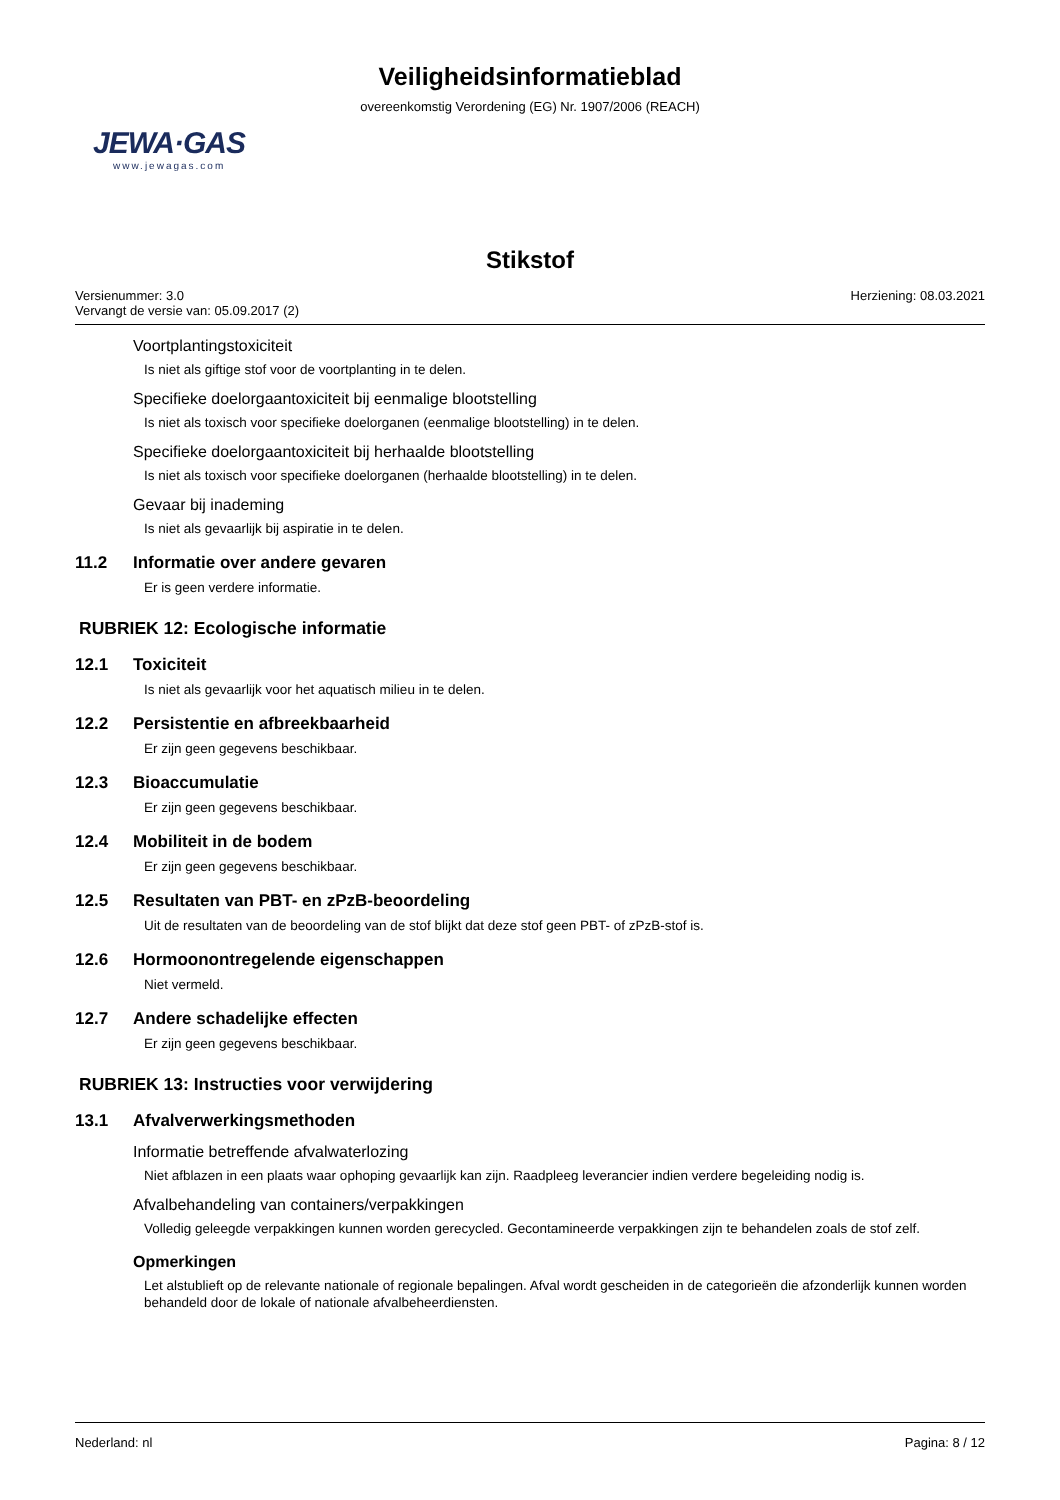Veiligheidsinformatieblad
overeenkomstig Verordening (EG) Nr. 1907/2006 (REACH)
JEWA·GAS
www.jewagas.com
Stikstof
Versienummer: 3.0
Vervangt de versie van: 05.09.2017 (2)
Herziening: 08.03.2021
Voortplantingstoxiciteit
Is niet als giftige stof voor de voortplanting in te delen.
Specifieke doelorgaantoxiciteit bij eenmalige blootstelling
Is niet als toxisch voor specifieke doelorganen (eenmalige blootstelling) in te delen.
Specifieke doelorgaantoxiciteit bij herhaalde blootstelling
Is niet als toxisch voor specifieke doelorganen (herhaalde blootstelling) in te delen.
Gevaar bij inademing
Is niet als gevaarlijk bij aspiratie in te delen.
11.2 Informatie over andere gevaren
Er is geen verdere informatie.
RUBRIEK 12: Ecologische informatie
12.1 Toxiciteit
Is niet als gevaarlijk voor het aquatisch milieu in te delen.
12.2 Persistentie en afbreekbaarheid
Er zijn geen gegevens beschikbaar.
12.3 Bioaccumulatie
Er zijn geen gegevens beschikbaar.
12.4 Mobiliteit in de bodem
Er zijn geen gegevens beschikbaar.
12.5 Resultaten van PBT- en zPzB-beoordeling
Uit de resultaten van de beoordeling van de stof blijkt dat deze stof geen PBT- of zPzB-stof is.
12.6 Hormoonontregelende eigenschappen
Niet vermeld.
12.7 Andere schadelijke effecten
Er zijn geen gegevens beschikbaar.
RUBRIEK 13: Instructies voor verwijdering
13.1 Afvalverwerkingsmethoden
Informatie betreffende afvalwaterlozing
Niet afblazen in een plaats waar ophoping gevaarlijk kan zijn. Raadpleeg leverancier indien verdere begeleiding nodig is.
Afvalbehandeling van containers/verpakkingen
Volledig geleegde verpakkingen kunnen worden gerecycled. Gecontamineerde verpakkingen zijn te behandelen zoals de stof zelf.
Opmerkingen
Let alstublieft op de relevante nationale of regionale bepalingen. Afval wordt gescheiden in de categorieën die afzonderlijk kunnen worden behandeld door de lokale of nationale afvalbeheerdiensten.
Nederland: nl Pagina: 8 / 12